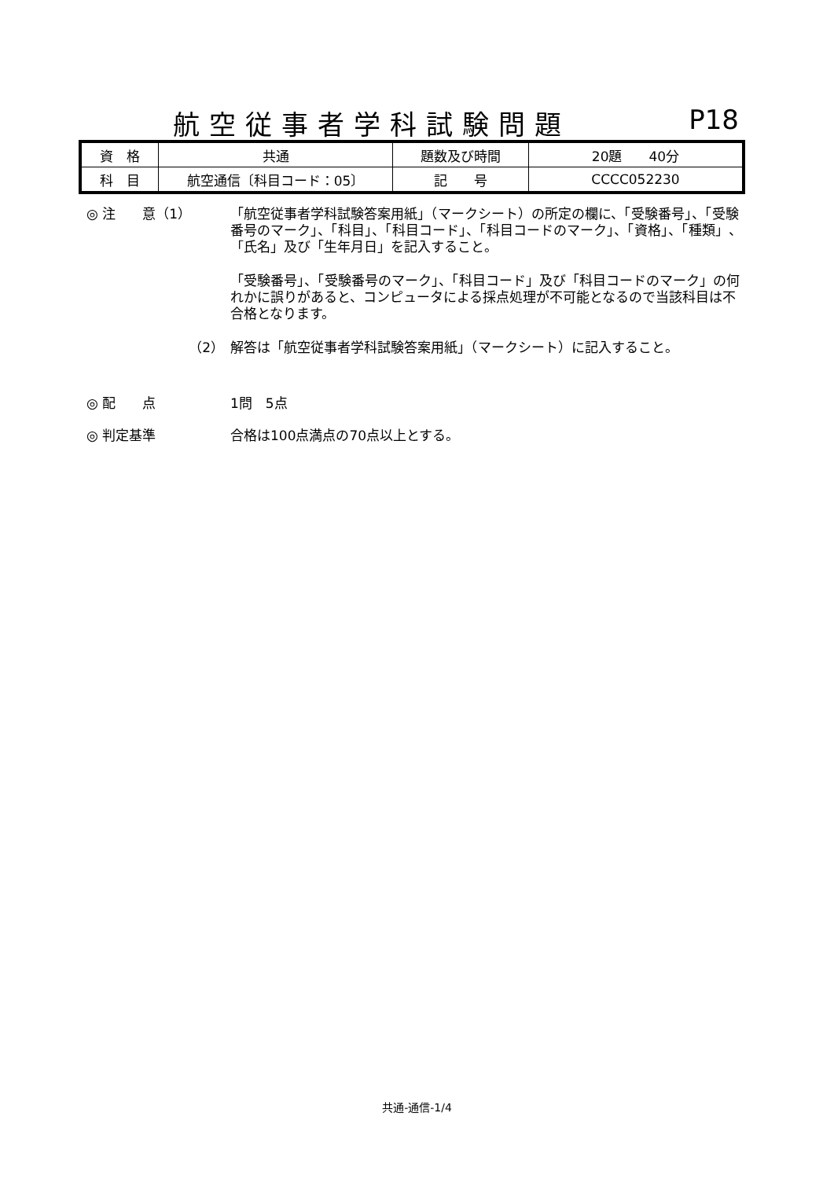航空従事者学科試験問題 P18
| 資 格 | 共通 | 題数及び時間 | 20題 40分 |
| 科 目 | 航空通信〔科目コード：05〕 | 記 号 | CCCC052230 |
◎ 注　　意（1） 「航空従事者学科試験答案用紙」（マークシート）の所定の欄に、「受験番号」、「受験番号のマーク」、「科目」、「科目コード」、「科目コードのマーク」、「資格」、「種類」、「氏名」及び「生年月日」を記入すること。
「受験番号」、「受験番号のマーク」、「科目コード」及び「科目コードのマーク」の何れかに誤りがあると、コンピュータによる採点処理が不可能となるので当該科目は不合格となります。
（2） 解答は「航空従事者学科試験答案用紙」（マークシート）に記入すること。
◎ 配　　点 1問　5点
◎ 判定基準 合格は100点満点の70点以上とする。
共通-通信-1/4